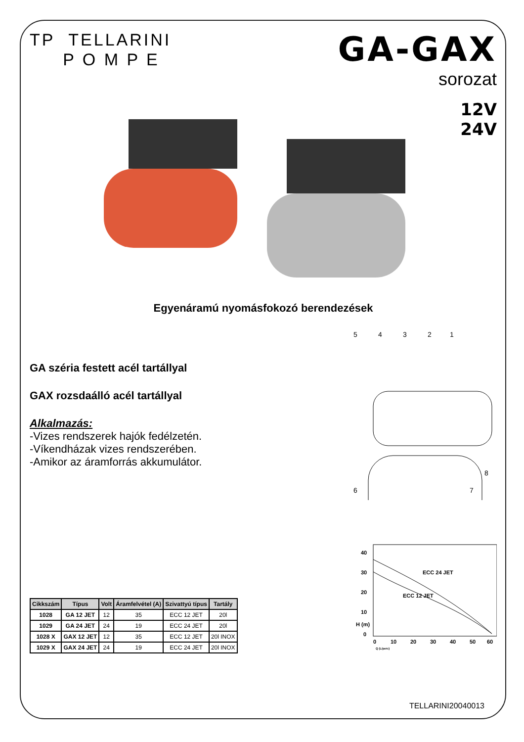TP TELLARINI
P O M P E
GA-GAX
sorozat
12V
24V
Egyenáramú nyomásfokozó berendezések
GA széria festett acél tartállyal
GAX rozsdaálló acél tartállyal
Alkalmazás:
-Vizes rendszerek hajók fedélzetén.
-Víkendházak vizes rendszerében.
-Amikor az áramforrás akkumulátor.
5
4
3
2
1
6
7
8
| Cikkszám | Típus | Volt | Áramfelvétel (A) | Szivattyú típus | Tartály |
| --- | --- | --- | --- | --- | --- |
| 1028 | GA 12 JET | 12 | 35 | ECC 12 JET | 20l |
| 1029 | GA 24 JET | 24 | 19 | ECC 24 JET | 20l |
| 1028 X | GAX 12 JET | 12 | 35 | ECC 12 JET | 20l INOX |
| 1029 X | GAX 24 JET | 24 | 19 | ECC 24 JET | 20l INOX |
40
30
20
10
H (m)
0
ECC 24 JET
ECC 12 JET
0
10
20
30
40
50
60
Q (L/perc)
TELLARINI20040013